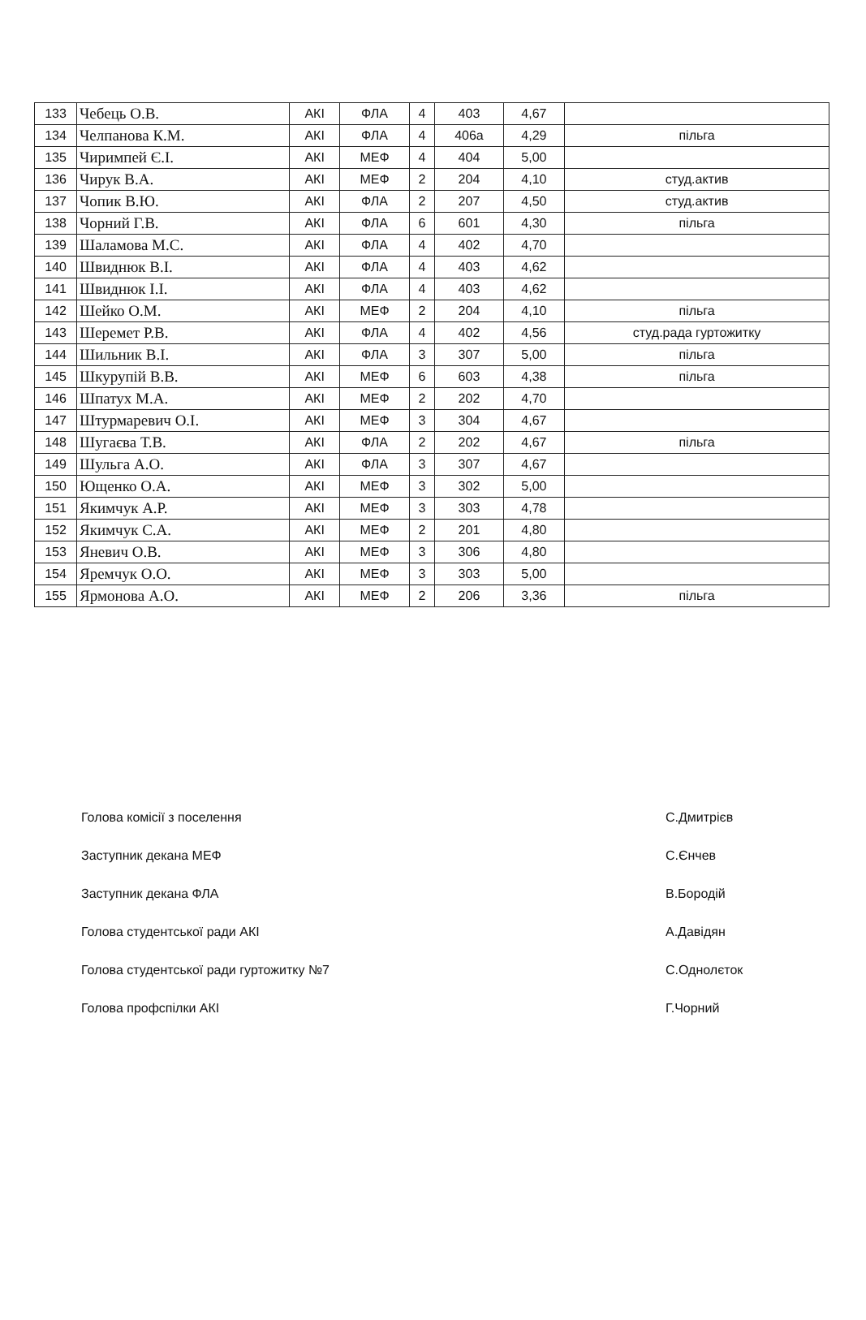| 133 | Чебець О.В. | АКІ | ФЛА | 4 | 403 | 4,67 | |
| 134 | Челпанова К.М. | АКІ | ФЛА | 4 | 406а | 4,29 | пільга |
| 135 | Чиримпей Є.І. | АКІ | МЕФ | 4 | 404 | 5,00 | |
| 136 | Чирук В.А. | АКІ | МЕФ | 2 | 204 | 4,10 | студ.актив |
| 137 | Чопик В.Ю. | АКІ | ФЛА | 2 | 207 | 4,50 | студ.актив |
| 138 | Чорний Г.В. | АКІ | ФЛА | 6 | 601 | 4,30 | пільга |
| 139 | Шаламова М.С. | АКІ | ФЛА | 4 | 402 | 4,70 | |
| 140 | Швиднюк В.І. | АКІ | ФЛА | 4 | 403 | 4,62 | |
| 141 | Швиднюк І.І. | АКІ | ФЛА | 4 | 403 | 4,62 | |
| 142 | Шейко О.М. | АКІ | МЕФ | 2 | 204 | 4,10 | пільга |
| 143 | Шеремет Р.В. | АКІ | ФЛА | 4 | 402 | 4,56 | студ.рада гуртожитку |
| 144 | Шильник В.І. | АКІ | ФЛА | 3 | 307 | 5,00 | пільга |
| 145 | Шкурупій В.В. | АКІ | МЕФ | 6 | 603 | 4,38 | пільга |
| 146 | Шпатух М.А. | АКІ | МЕФ | 2 | 202 | 4,70 | |
| 147 | Штурмаревич О.І. | АКІ | МЕФ | 3 | 304 | 4,67 | |
| 148 | Шугаєва Т.В. | АКІ | ФЛА | 2 | 202 | 4,67 | пільга |
| 149 | Шульга А.О. | АКІ | ФЛА | 3 | 307 | 4,67 | |
| 150 | Ющенко О.А. | АКІ | МЕФ | 3 | 302 | 5,00 | |
| 151 | Якимчук А.Р. | АКІ | МЕФ | 3 | 303 | 4,78 | |
| 152 | Якимчук С.А. | АКІ | МЕФ | 2 | 201 | 4,80 | |
| 153 | Яневич О.В. | АКІ | МЕФ | 3 | 306 | 4,80 | |
| 154 | Яремчук О.О. | АКІ | МЕФ | 3 | 303 | 5,00 | |
| 155 | Ярмонова А.О. | АКІ | МЕФ | 2 | 206 | 3,36 | пільга |
Голова комісії з поселення С.Дмитрієв
Заступник декана МЕФ С.Єнчев
Заступник декана ФЛА В.Бородій
Голова студентської ради АКІ А.Давідян
Голова студентської ради гуртожитку №7 С.Однолєток
Голова профспілки АКІ Г.Чорний